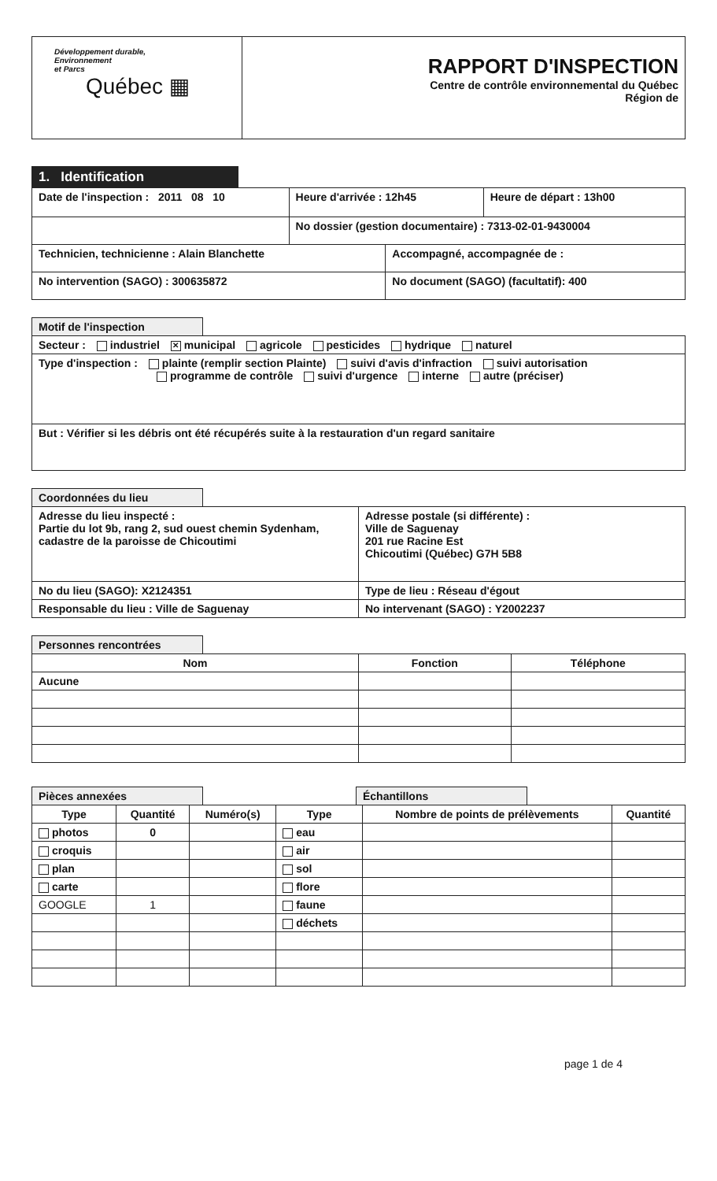| Développement durable, Environnement et Parcs Québec ▦ | RAPPORT D'INSPECTION Centre de contrôle environnemental du Québec Région de |
1. Identification
| Date de l'inspection : 2011 08 10 | Heure d'arrivée : 12h45 | | Heure de départ : 13h00 |
| | No dossier (gestion documentaire) : 7313-02-01-9430004 | | |
| Technicien, technicienne : Alain Blanchette | | Accompagné, accompagnée de : | |
| No intervention (SAGO) : 300635872 | | No document (SAGO) (facultatif): 400 | |
Motif de l'inspection
| Secteur : industriel ✕ municipal agricole pesticides hydrique naturel |
| Type d'inspection : plainte (remplir section Plainte) suivi d'avis d'infraction suivi autorisation programme de contrôle suivi d'urgence interne autre (préciser) |
| But : Vérifier si les débris ont été récupérés suite à la restauration d'un regard sanitaire |
Coordonnées du lieu
| Adresse du lieu inspecté : Partie du lot 9b, rang 2, sud ouest chemin Sydenham, cadastre de la paroisse de Chicoutimi | Adresse postale (si différente) : Ville de Saguenay 201 rue Racine Est Chicoutimi (Québec) G7H 5B8 |
| No du lieu (SAGO): X2124351 | Type de lieu : Réseau d'égout |
| Responsable du lieu : Ville de Saguenay | No intervenant (SAGO) : Y2002237 |
Personnes rencontrées
| Nom | Fonction | Téléphone |
| --- | --- | --- |
| Aucune | | |
Pièces annexées Échantillons
| Type | Quantité | Numéro(s) | Type | Nombre de points de prélèvements | Quantité |
| --- | --- | --- | --- | --- | --- |
| photos | 0 | | eau | | |
| croquis | | | air | | |
| plan | | | sol | | |
| carte | | | flore | | |
| GOOGLE | 1 | | faune | | |
| | | | déchets | | |
page 1 de 4